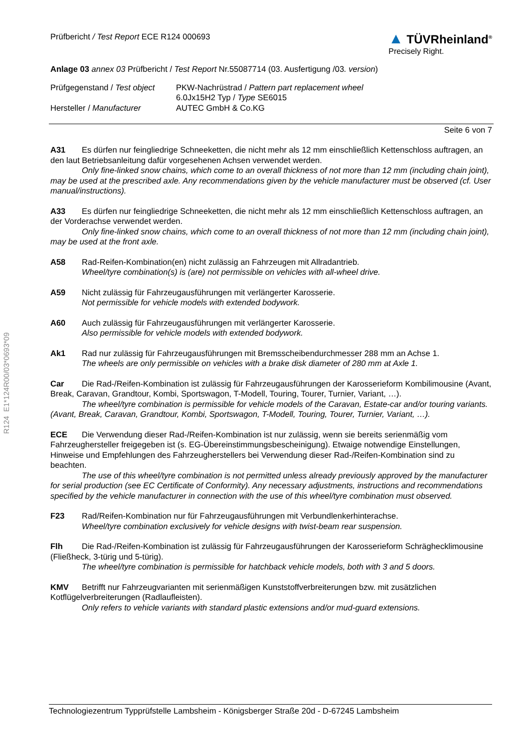Prüfbericht / Test Report ECE R124 000693
▲ TÜVRheinland<sup>®</sup>
Precisely Right.
Anlage 03 annex 03 Prüfbericht / Test Report Nr.55087714 (03. Ausfertigung /03. version)
Prüfgegenstand / Test object
PKW-Nachrüstrad / Pattern part replacement wheel
6.0Jx15H2 Typ / Type SE6015
Hersteller / Manufacturer
AUTEC GmbH & Co.KG
Seite 6 von 7
A31 Es dürfen nur feingliedrige Schneeketten, die nicht mehr als 12 mm einschließlich Kettenschloss auftragen, an den laut Betriebsanleitung dafür vorgesehenen Achsen verwendet werden.
Only fine-linked snow chains, which come to an overall thickness of not more than 12 mm (including chain joint), may be used at the prescribed axle. Any recommendations given by the vehicle manufacturer must be observed (cf. User manual/instructions).
A33 Es dürfen nur feingliedrige Schneeketten, die nicht mehr als 12 mm einschließlich Kettenschloss auftragen, an der Vorderachse verwendet werden.
Only fine-linked snow chains, which come to an overall thickness of not more than 12 mm (including chain joint), may be used at the front axle.
A58 Rad-Reifen-Kombination(en) nicht zulässig an Fahrzeugen mit Allradantrieb.
Wheel/tyre combination(s) is (are) not permissible on vehicles with all-wheel drive.
A59 Nicht zulässig für Fahrzeugausführungen mit verlängerter Karosserie.
Not permissible for vehicle models with extended bodywork.
A60 Auch zulässig für Fahrzeugausführungen mit verlängerter Karosserie.
Also permissible for vehicle models with extended bodywork.
Ak1 Rad nur zulässig für Fahrzeugausführungen mit Bremsscheibendurchmesser 288 mm an Achse 1.
The wheels are only permissible on vehicles with a brake disk diameter of 280 mm at Axle 1.
Car Die Rad-/Reifen-Kombination ist zulässig für Fahrzeugausführungen der Karosserieform Kombilimousine (Avant, Break, Caravan, Grandtour, Kombi, Sportswagon, T-Modell, Touring, Tourer, Turnier, Variant, …).
The wheel/tyre combination is permissible for vehicle models of the Caravan, Estate-car and/or touring variants. (Avant, Break, Caravan, Grandtour, Kombi, Sportswagon, T-Modell, Touring, Tourer, Turnier, Variant, …).
ECE Die Verwendung dieser Rad-/Reifen-Kombination ist nur zulässig, wenn sie bereits serienmäßig vom Fahrzeughersteller freigegeben ist (s. EG-Übereinstimmungsbescheinigung). Etwaige notwendige Einstellungen, Hinweise und Empfehlungen des Fahrzeugherstellers bei Verwendung dieser Rad-/Reifen-Kombination sind zu beachten.
The use of this wheel/tyre combination is not permitted unless already previously approved by the manufacturer for serial production (see EC Certificate of Conformity). Any necessary adjustments, instructions and recommendations specified by the vehicle manufacturer in connection with the use of this wheel/tyre combination must observed.
F23 Rad/Reifen-Kombination nur für Fahrzeugausführungen mit Verbundlenkerhinterachse.
Wheel/tyre combination exclusively for vehicle designs with twist-beam rear suspension.
Flh Die Rad-/Reifen-Kombination ist zulässig für Fahrzeugausführungen der Karosserieform Schräghecklimousine (Fließheck, 3-türig und 5-türig).
The wheel/tyre combination is permissible for hatchback vehicle models, both with 3 and 5 doors.
KMV Betrifft nur Fahrzeugvarianten mit serienmäßigen Kunststoffverbreiterungen bzw. mit zusätzlichen Kotflügelverbreiterungen (Radlaufleisten).
Only refers to vehicle variants with standard plastic extensions and/or mud-guard extensions.
R124 E1*124R00/03*0693*09
Technologiezentrum Typprüfstelle Lambsheim - Königsberger Straße 20d - D-67245 Lambsheim